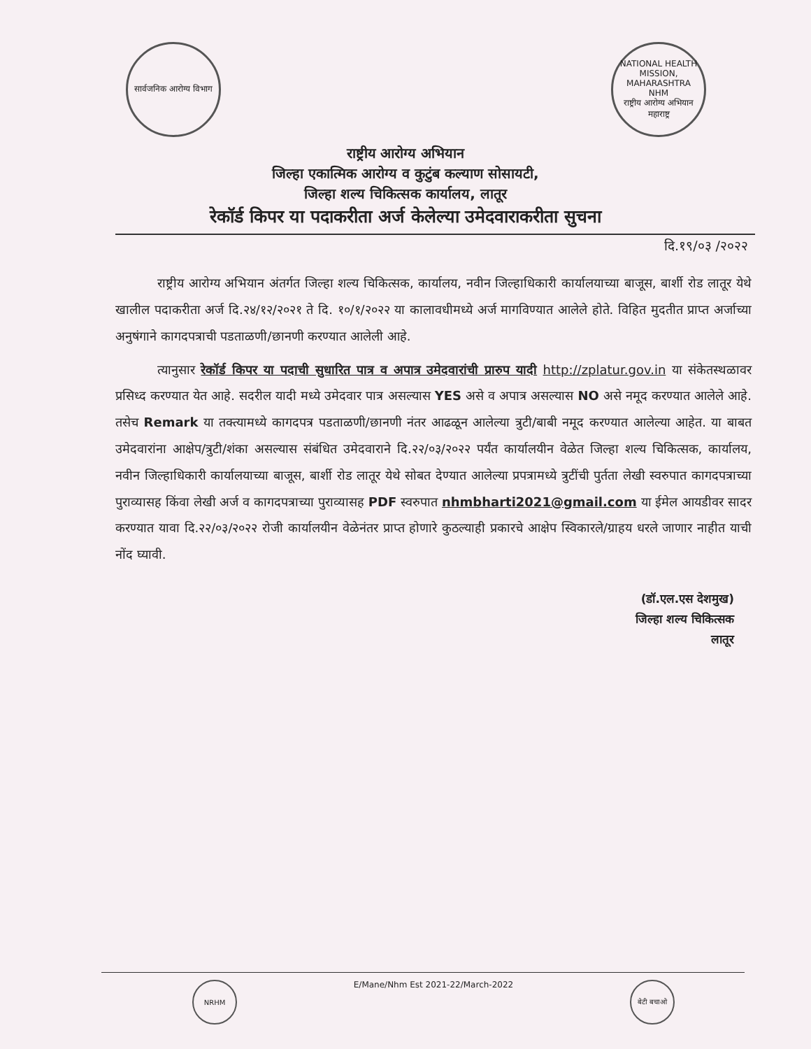सार्वजनिक आरोग्य विभाग
NATIONAL HEALTH MISSION, MAHARASHTRA
NHM
राष्ट्रीय आरोग्य अभियान महाराष्ट्र
राष्ट्रीय आरोग्य अभियान
जिल्हा एकात्मिक आरोग्य व कुटुंब कल्याण सोसायटी,
जिल्हा शल्य चिकित्सक कार्यालय, लातूर
रेकॉर्ड किपर या पदाकरीता अर्ज केलेल्या उमेदवाराकरीता सुचना
दि.१९/०३ /२०२२
राष्ट्रीय आरोग्य अभियान अंतर्गत जिल्हा शल्य चिकित्सक, कार्यालय, नवीन जिल्हाधिकारी कार्यालयाच्या बाजूस, बार्शी रोड लातूर येथे खालील पदाकरीता अर्ज दि.२४/१२/२०२१ ते दि. १०/१/२०२२ या कालावधीमध्ये अर्ज मागविण्यात आलेले होते. विहित मुदतीत प्राप्त अर्जाच्या अनुषंगाने कागदपत्राची पडताळणी/छानणी करण्यात आलेली आहे.
त्यानुसार रेकॉर्ड किपर या पदाची सुधारित पात्र व अपात्र उमेदवारांची प्रारुप यादी http://zplatur.gov.in या संकेतस्थळावर प्रसिध्द करण्यात येत आहे. सदरील यादी मध्ये उमेदवार पात्र असल्यास YES असे व अपात्र असल्यास NO असे नमूद करण्यात आलेले आहे. तसेच Remark या तक्त्यामध्ये कागदपत्र पडताळणी/छानणी नंतर आढळून आलेल्या त्रुटी/बाबी नमूद करण्यात आलेल्या आहेत. या बाबत उमेदवारांना आक्षेप/त्रुटी/शंका असल्यास संबंधित उमेदवाराने दि.२२/०३/२०२२ पर्यंत कार्यालयीन वेळेत जिल्हा शल्य चिकित्सक, कार्यालय, नवीन जिल्हाधिकारी कार्यालयाच्या बाजूस, बार्शी रोड लातूर येथे सोबत देण्यात आलेल्या प्रपत्रामध्ये त्रुटींची पुर्तता लेखी स्वरुपात कागदपत्राच्या पुराव्यासह किंवा लेखी अर्ज व कागदपत्राच्या पुराव्यासह PDF स्वरुपात nhmbharti2021@gmail.com या ईमेल आयडीवर सादर करण्यात यावा दि.२२/०३/२०२२ रोजी कार्यालयीन वेळेनंतर प्राप्त होणारे कुठल्याही प्रकारचे आक्षेप स्विकारले/ग्राहय धरले जाणार नाहीत याची नोंद घ्यावी.
(डॉ.एल.एस देशमुख)
जिल्हा शल्य चिकित्सक
लातूर
NRHM
E/Mane/Nhm Est 2021-22/March-2022
बेटी बचाओ